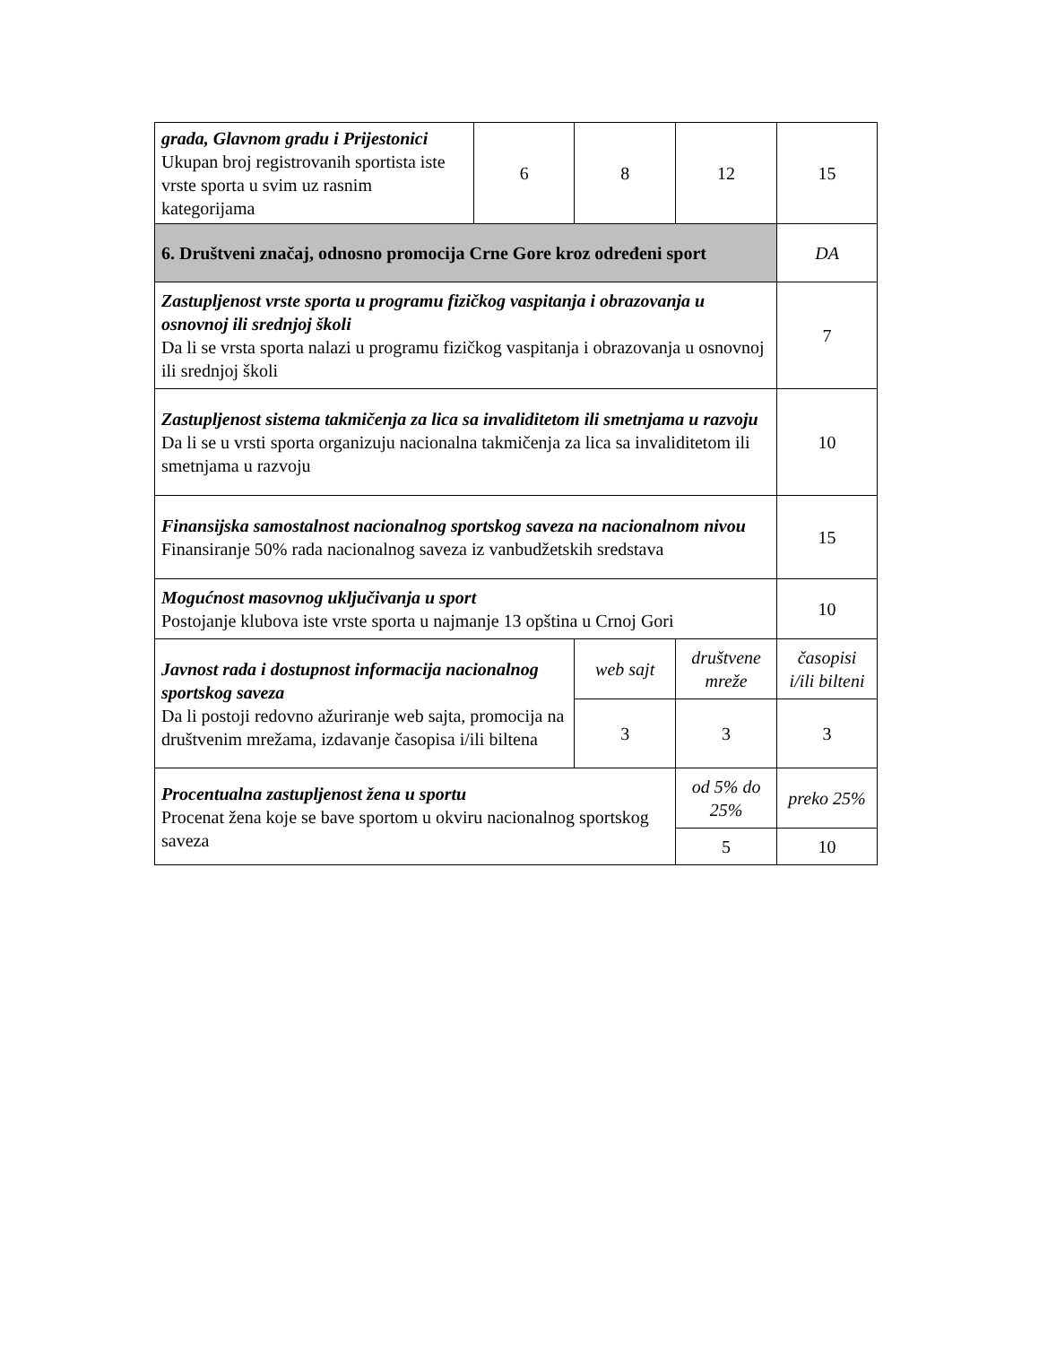| grada, Glavnom gradu i Prijestonici Ukupan broj registrovanih sportista iste vrste sporta u svim uz rasnim kategorijama | 6 | 8 | 12 | 15 |
| 6. Društveni značaj, odnosno promocija Crne Gore kroz određeni sport | | | | DA |
| Zastupljenost vrste sporta u programu fizičkog vaspitanja i obrazovanja u osnovnoj ili srednjoj školi Da li se vrsta sporta nalazi u programu fizičkog vaspitanja i obrazovanja u osnovnoj ili srednjoj školi | | | | 7 |
| Zastupljenost sistema takmičenja za lica sa invaliditetom ili smetnjama u razvoju Da li se u vrsti sporta organizuju nacionalna takmičenja za lica sa invaliditetom ili smetnjama u razvoju | | | | 10 |
| Finansijska samostalnost nacionalnog sportskog saveza na nacionalnom nivou Finansiranje 50% rada nacionalnog saveza iz vanbudžetskih sredstava | | | | 15 |
| Mogućnost masovnog uključivanja u sport Postojanje klubova iste vrste sporta u najmanje 13 opština u Crnoj Gori | | | | 10 |
| Javnost rada i dostupnost informacija nacionalnog sportskog saveza Da li postoji redovno ažuriranje web sajta, promocija na društvenim mrežama, izdavanje časopisa i/ili biltena | | web sajt | društvene mreže | časopisi i/ili bilteni |
| | | 3 | 3 | 3 |
| Procentualna zastupljenost žena u sportu Procenat žena koje se bave sportom u okviru nacionalnog sportskog saveza | | | od 5% do 25% | preko 25% |
| | | | 5 | 10 |